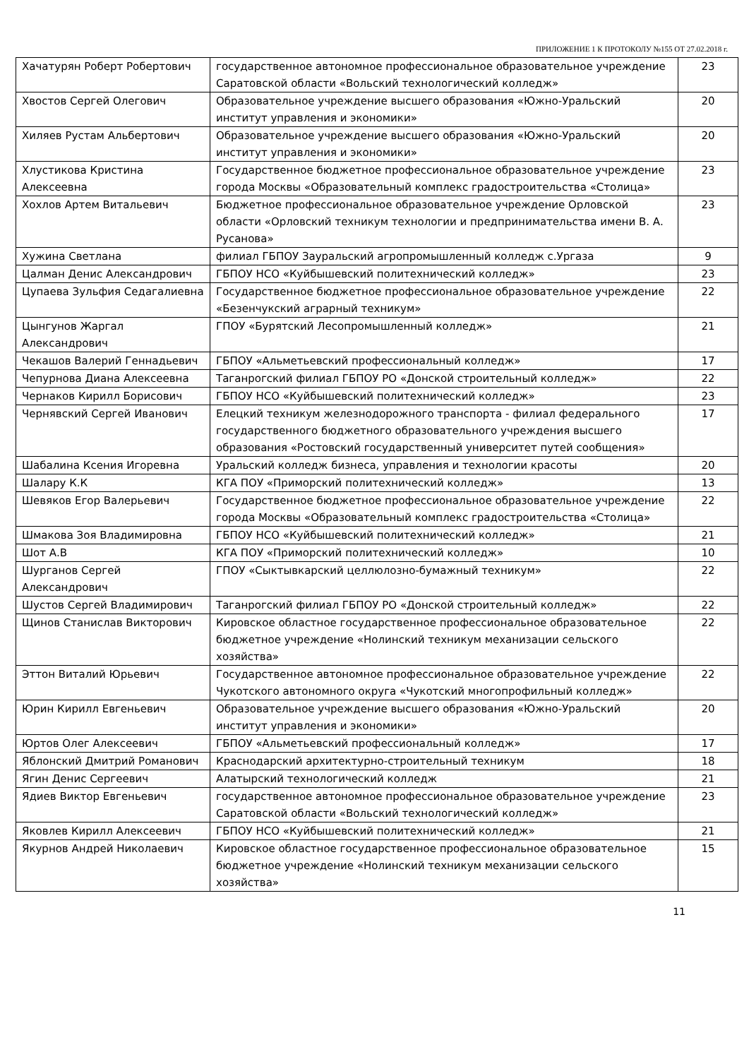ПРИЛОЖЕНИЕ 1 К ПРОТОКОЛУ №155 ОТ 27.02.2018 г.
| Хачатурян Роберт Робертович | государственное автономное профессиональное образовательное учреждение Саратовской области «Вольский технологический колледж» | 23 |
| Хвостов Сергей Олегович | Образовательное учреждение высшего образования «Южно-Уральский институт управления и экономики» | 20 |
| Хиляев Рустам Альбертович | Образовательное учреждение высшего образования «Южно-Уральский институт управления и экономики» | 20 |
| Хлустикова Кристина Алексеевна | Государственное бюджетное профессиональное образовательное учреждение города Москвы «Образовательный комплекс градостроительства «Столица» | 23 |
| Хохлов Артем Витальевич | Бюджетное профессиональное образовательное учреждение Орловской области «Орловский техникум технологии и предпринимательства имени В. А. Русанова» | 23 |
| Хужина Светлана | филиал ГБПОУ Зауральский агропромышленный колледж с.Ургаза | 9 |
| Цалман Денис Александрович | ГБПОУ НСО «Куйбышевский политехнический колледж» | 23 |
| Цупаева Зульфия Седагалиевна | Государственное бюджетное профессиональное образовательное учреждение «Безенчукский аграрный техникум» | 22 |
| Цынгунов Жаргал Александрович | ГПОУ «Бурятский Лесопромышленный колледж» | 21 |
| Чекашов Валерий Геннадьевич | ГБПОУ «Альметьевский профессиональный колледж» | 17 |
| Чепурнова Диана Алексеевна | Таганрогский филиал ГБПОУ РО «Донской строительный колледж» | 22 |
| Чернаков Кирилл Борисович | ГБПОУ НСО «Куйбышевский политехнический колледж» | 23 |
| Чернявский Сергей Иванович | Елецкий техникум железнодорожного транспорта - филиал федерального государственного бюджетного образовательного учреждения высшего образования «Ростовский государственный университет путей сообщения» | 17 |
| Шабалина Ксения Игоревна | Уральский колледж бизнеса, управления и технологии красоты | 20 |
| Шалару К.К | КГА ПОУ «Приморский политехнический колледж» | 13 |
| Шевяков Егор Валерьевич | Государственное бюджетное профессиональное образовательное учреждение города Москвы «Образовательный комплекс градостроительства «Столица» | 22 |
| Шмакова Зоя Владимировна | ГБПОУ НСО «Куйбышевский политехнический колледж» | 21 |
| Шот А.В | КГА ПОУ «Приморский политехнический колледж» | 10 |
| Шурганов Сергей Александрович | ГПОУ «Сыктывкарский целлюлозно-бумажный техникум» | 22 |
| Шустов Сергей Владимирович | Таганрогский филиал ГБПОУ РО «Донской строительный колледж» | 22 |
| Щинов Станислав Викторович | Кировское областное государственное профессиональное образовательное бюджетное учреждение «Нолинский техникум механизации сельского хозяйства» | 22 |
| Эттон Виталий Юрьевич | Государственное автономное профессиональное образовательное учреждение Чукотского автономного округа «Чукотский многопрофильный колледж» | 22 |
| Юрин Кирилл Евгеньевич | Образовательное учреждение высшего образования «Южно-Уральский институт управления и экономики» | 20 |
| Юртов Олег Алексеевич | ГБПОУ «Альметьевский профессиональный колледж» | 17 |
| Яблонский Дмитрий Романович | Краснодарский архитектурно-строительный техникум | 18 |
| Ягин Денис Сергеевич | Алатырский технологический колледж | 21 |
| Ядиев Виктор Евгеньевич | государственное автономное профессиональное образовательное учреждение Саратовской области «Вольский технологический колледж» | 23 |
| Яковлев Кирилл Алексеевич | ГБПОУ НСО «Куйбышевский политехнический колледж» | 21 |
| Якурнов Андрей Николаевич | Кировское областное государственное профессиональное образовательное бюджетное учреждение «Нолинский техникум механизации сельского хозяйства» | 15 |
11